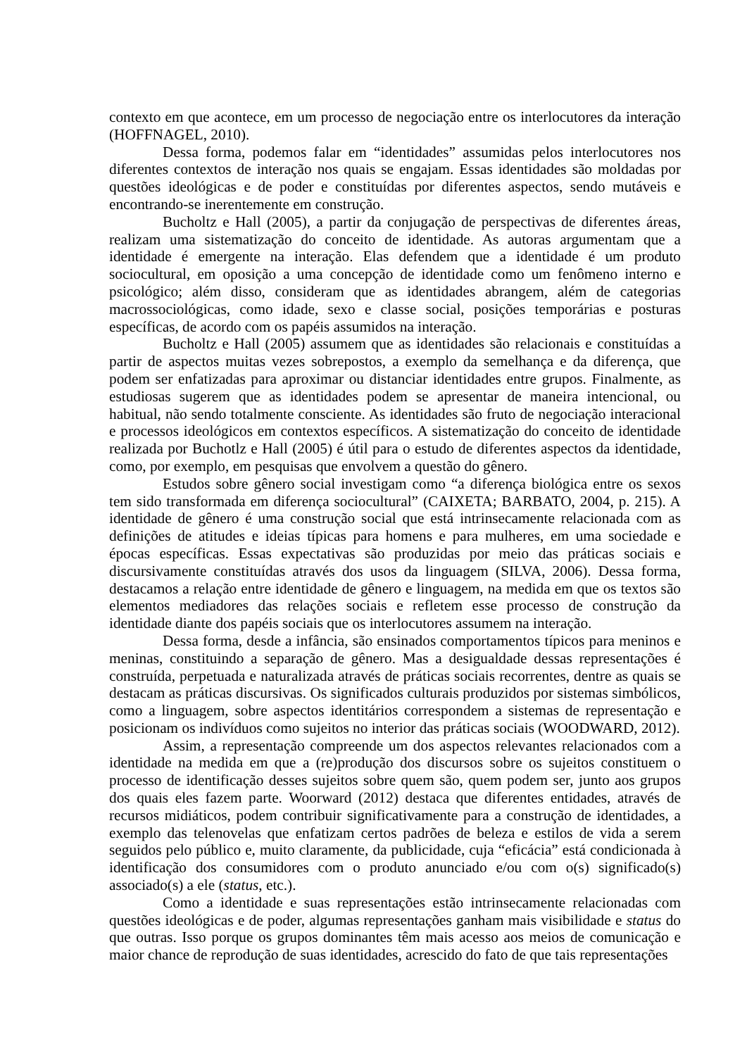contexto em que acontece, em um processo de negociação entre os interlocutores da interação (HOFFNAGEL, 2010).
Dessa forma, podemos falar em “identidades” assumidas pelos interlocutores nos diferentes contextos de interação nos quais se engajam. Essas identidades são moldadas por questões ideológicas e de poder e constituídas por diferentes aspectos, sendo mutáveis e encontrando-se inerentemente em construção.
Bucholtz e Hall (2005), a partir da conjugação de perspectivas de diferentes áreas, realizam uma sistematização do conceito de identidade. As autoras argumentam que a identidade é emergente na interação. Elas defendem que a identidade é um produto sociocultural, em oposição a uma concepção de identidade como um fenômeno interno e psicológico; além disso, consideram que as identidades abrangem, além de categorias macrossociológicas, como idade, sexo e classe social, posições temporárias e posturas específicas, de acordo com os papéis assumidos na interação.
Bucholtz e Hall (2005) assumem que as identidades são relacionais e constituídas a partir de aspectos muitas vezes sobrepostos, a exemplo da semelhança e da diferença, que podem ser enfatizadas para aproximar ou distanciar identidades entre grupos. Finalmente, as estudiosas sugerem que as identidades podem se apresentar de maneira intencional, ou habitual, não sendo totalmente consciente. As identidades são fruto de negociação interacional e processos ideológicos em contextos específicos. A sistematização do conceito de identidade realizada por Buchotlz e Hall (2005) é útil para o estudo de diferentes aspectos da identidade, como, por exemplo, em pesquisas que envolvem a questão do gênero.
Estudos sobre gênero social investigam como “a diferença biológica entre os sexos tem sido transformada em diferença sociocultural” (CAIXETA; BARBATO, 2004, p. 215). A identidade de gênero é uma construção social que está intrinsecamente relacionada com as definições de atitudes e ideias típicas para homens e para mulheres, em uma sociedade e épocas específicas. Essas expectativas são produzidas por meio das práticas sociais e discursivamente constituídas através dos usos da linguagem (SILVA, 2006). Dessa forma, destacamos a relação entre identidade de gênero e linguagem, na medida em que os textos são elementos mediadores das relações sociais e refletem esse processo de construção da identidade diante dos papéis sociais que os interlocutores assumem na interação.
Dessa forma, desde a infância, são ensinados comportamentos típicos para meninos e meninas, constituindo a separação de gênero. Mas a desigualdade dessas representações é construída, perpetuada e naturalizada através de práticas sociais recorrentes, dentre as quais se destacam as práticas discursivas. Os significados culturais produzidos por sistemas simbólicos, como a linguagem, sobre aspectos identitários correspondem a sistemas de representação e posicionam os indivíduos como sujeitos no interior das práticas sociais (WOODWARD, 2012).
Assim, a representação compreende um dos aspectos relevantes relacionados com a identidade na medida em que a (re)produção dos discursos sobre os sujeitos constituem o processo de identificação desses sujeitos sobre quem são, quem podem ser, junto aos grupos dos quais eles fazem parte. Woorward (2012) destaca que diferentes entidades, através de recursos midiáticos, podem contribuir significativamente para a construção de identidades, a exemplo das telenovelas que enfatizam certos padrões de beleza e estilos de vida a serem seguidos pelo público e, muito claramente, da publicidade, cuja “eficácia” está condicionada à identificação dos consumidores com o produto anunciado e/ou com o(s) significado(s) associado(s) a ele (status, etc.).
Como a identidade e suas representações estão intrinsecamente relacionadas com questões ideológicas e de poder, algumas representações ganham mais visibilidade e status do que outras. Isso porque os grupos dominantes têm mais acesso aos meios de comunicação e maior chance de reprodução de suas identidades, acrescido do fato de que tais representações